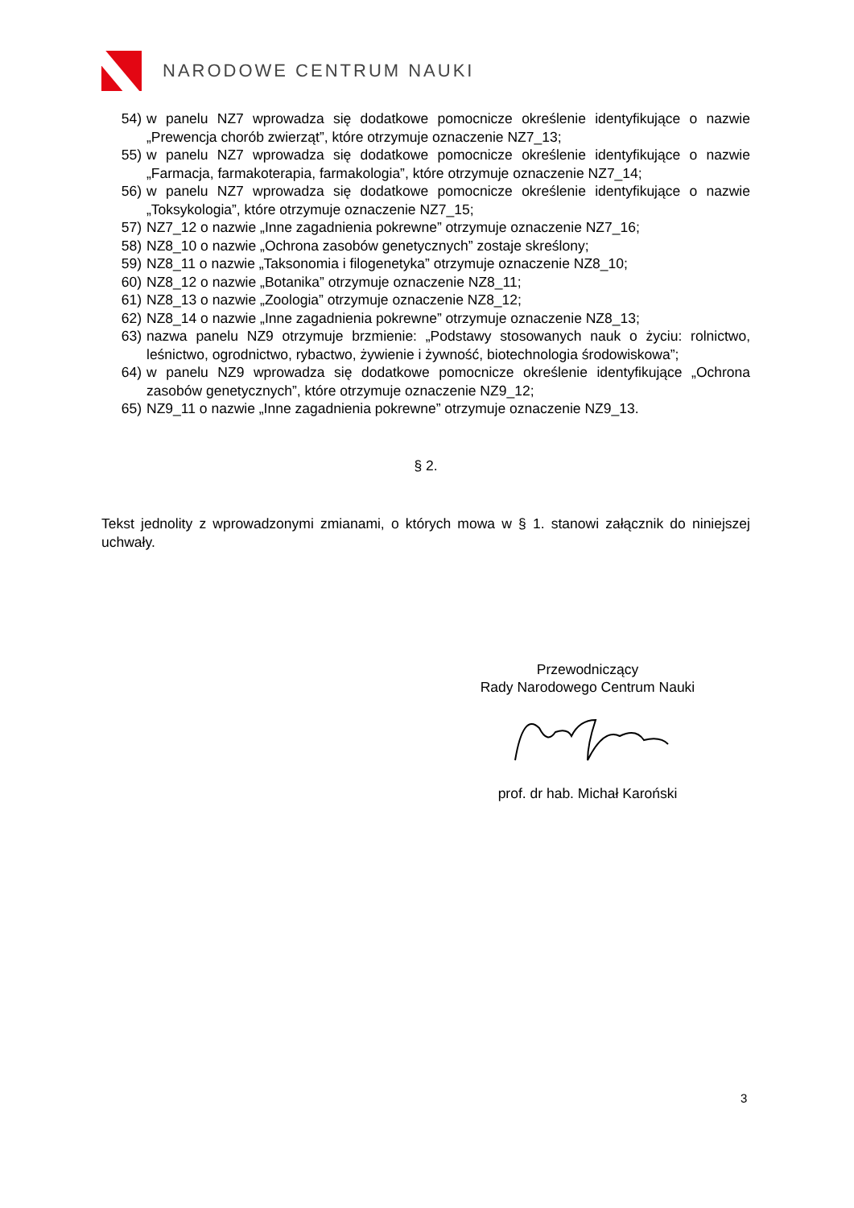NARODOWE CENTRUM NAUKI
54) w panelu NZ7 wprowadza się dodatkowe pomocnicze określenie identyfikujące o nazwie „Prewencja chorób zwierząt”, które otrzymuje oznaczenie NZ7_13;
55) w panelu NZ7 wprowadza się dodatkowe pomocnicze określenie identyfikujące o nazwie „Farmacja, farmakoterapia, farmakologia”, które otrzymuje oznaczenie NZ7_14;
56) w panelu NZ7 wprowadza się dodatkowe pomocnicze określenie identyfikujące o nazwie „Toksykologia”, które otrzymuje oznaczenie NZ7_15;
57) NZ7_12 o nazwie „Inne zagadnienia pokrewne” otrzymuje oznaczenie NZ7_16;
58) NZ8_10 o nazwie „Ochrona zasobów genetycznych” zostaje skreślony;
59) NZ8_11 o nazwie „Taksonomia i filogenetyka” otrzymuje oznaczenie NZ8_10;
60) NZ8_12 o nazwie „Botanika” otrzymuje oznaczenie NZ8_11;
61) NZ8_13 o nazwie „Zoologia” otrzymuje oznaczenie NZ8_12;
62) NZ8_14 o nazwie „Inne zagadnienia pokrewne” otrzymuje oznaczenie NZ8_13;
63) nazwa panelu NZ9 otrzymuje brzmienie: „Podstawy stosowanych nauk o życiu: rolnictwo, leśnictwo, ogrodnictwo, rybactwo, żywienie i żywność, biotechnologia środowiskowa”;
64) w panelu NZ9 wprowadza się dodatkowe pomocnicze określenie identyfikujące „Ochrona zasobów genetycznych”, które otrzymuje oznaczenie NZ9_12;
65) NZ9_11 o nazwie „Inne zagadnienia pokrewne” otrzymuje oznaczenie NZ9_13.
§ 2.
Tekst jednolity z wprowadzonymi zmianami, o których mowa w § 1. stanowi załącznik do niniejszej uchwały.
Przewodniczący
Rady Narodowego Centrum Nauki
prof. dr hab. Michał Karoński
3